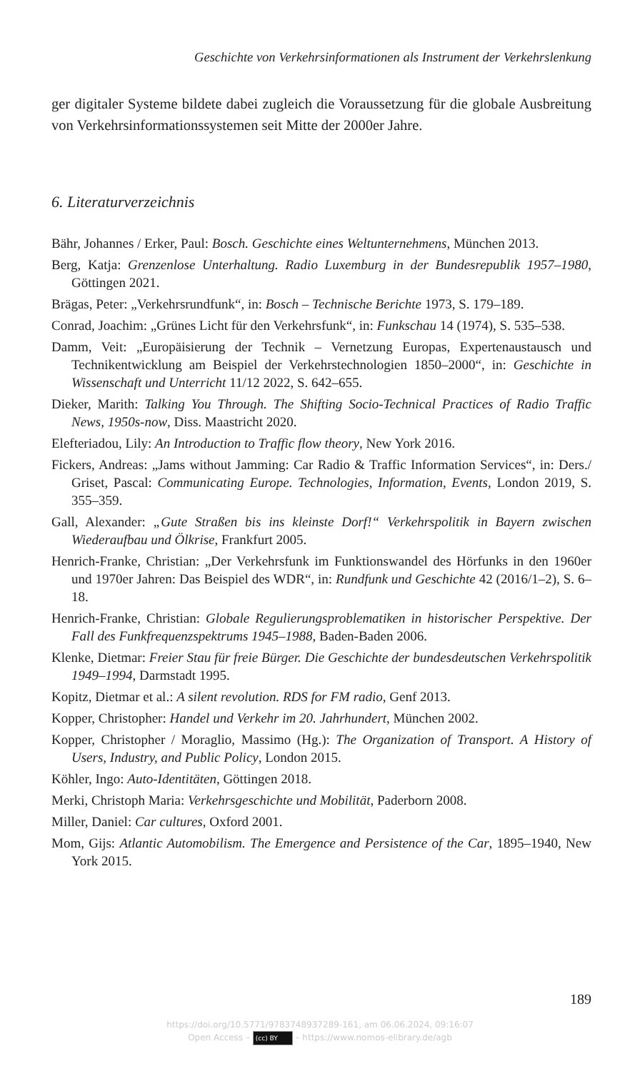Geschichte von Verkehrsinformationen als Instrument der Verkehrslenkung
ger digitaler Systeme bildete dabei zugleich die Voraussetzung für die globale Ausbreitung von Verkehrsinformationssystemen seit Mitte der 2000er Jahre.
6. Literaturverzeichnis
Bähr, Johannes / Erker, Paul: Bosch. Geschichte eines Weltunternehmens, München 2013.
Berg, Katja: Grenzenlose Unterhaltung. Radio Luxemburg in der Bundesrepublik 1957–1980, Göttingen 2021.
Brägas, Peter: „Verkehrsrundfunk“, in: Bosch – Technische Berichte 1973, S. 179–189.
Conrad, Joachim: „Grünes Licht für den Verkehrsfunk“, in: Funkschau 14 (1974), S. 535–538.
Damm, Veit: „Europäisierung der Technik – Vernetzung Europas, Expertenaustausch und Technikentwicklung am Beispiel der Verkehrstechnologien 1850–2000“, in: Geschichte in Wissenschaft und Unterricht 11/12 2022, S. 642–655.
Dieker, Marith: Talking You Through. The Shifting Socio-Technical Practices of Radio Traffic News, 1950s-now, Diss. Maastricht 2020.
Elefteriadou, Lily: An Introduction to Traffic flow theory, New York 2016.
Fickers, Andreas: „Jams without Jamming: Car Radio & Traffic Information Services“, in: Ders./ Griset, Pascal: Communicating Europe. Technologies, Information, Events, London 2019, S. 355–359.
Gall, Alexander: „Gute Straßen bis ins kleinste Dorf!“ Verkehrspolitik in Bayern zwischen Wiederaufbau und Ölkrise, Frankfurt 2005.
Henrich-Franke, Christian: „Der Verkehrsfunk im Funktionswandel des Hörfunks in den 1960er und 1970er Jahren: Das Beispiel des WDR“, in: Rundfunk und Geschichte 42 (2016/1–2), S. 6–18.
Henrich-Franke, Christian: Globale Regulierungsproblematiken in historischer Perspektive. Der Fall des Funkfrequenzspektrums 1945–1988, Baden-Baden 2006.
Klenke, Dietmar: Freier Stau für freie Bürger. Die Geschichte der bundesdeutschen Verkehrspolitik 1949–1994, Darmstadt 1995.
Kopitz, Dietmar et al.: A silent revolution. RDS for FM radio, Genf 2013.
Kopper, Christopher: Handel und Verkehr im 20. Jahrhundert, München 2002.
Kopper, Christopher / Moraglio, Massimo (Hg.): The Organization of Transport. A History of Users, Industry, and Public Policy, London 2015.
Köhler, Ingo: Auto-Identitäten, Göttingen 2018.
Merki, Christoph Maria: Verkehrsgeschichte und Mobilität, Paderborn 2008.
Miller, Daniel: Car cultures, Oxford 2001.
Mom, Gijs: Atlantic Automobilism. The Emergence and Persistence of the Car, 1895–1940, New York 2015.
189
https://doi.org/10.5771/9783748937289-161, am 06.06.2024, 09:16:07
Open Access – (cc) BY – https://www.nomos-elibrary.de/agb